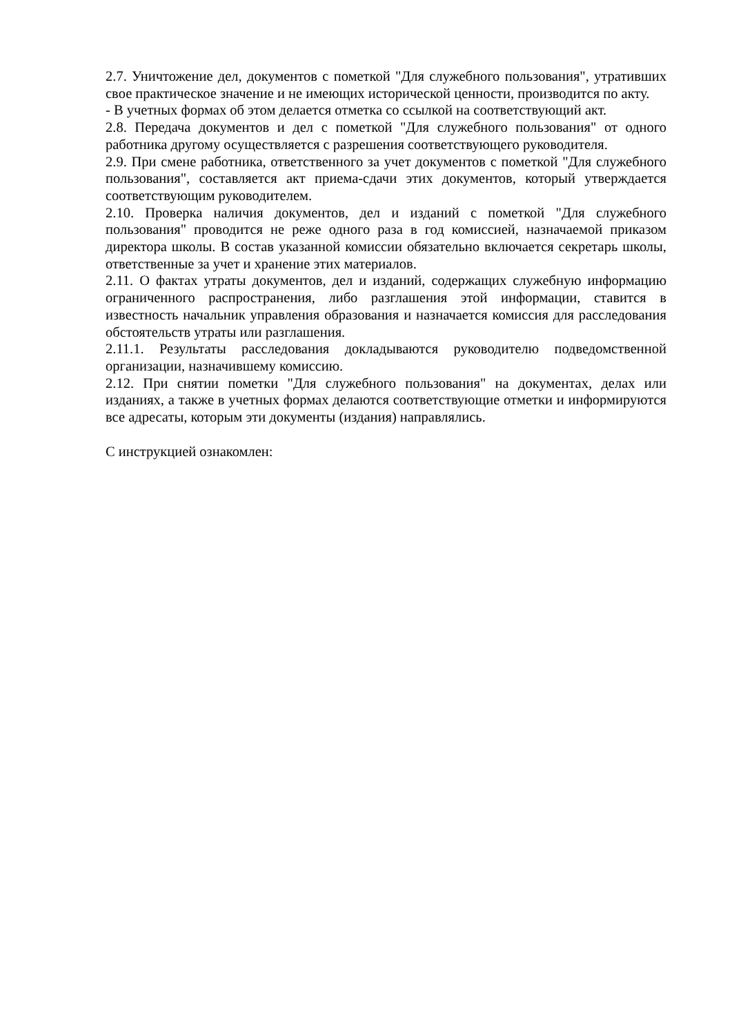2.7. Уничтожение дел, документов с пометкой "Для служебного пользования", утративших свое практическое значение и не имеющих исторической ценности, производится по акту.
- В учетных формах об этом делается отметка со ссылкой на соответствующий акт.
2.8. Передача документов и дел с пометкой "Для служебного пользования" от одного работника другому осуществляется с разрешения соответствующего руководителя.
2.9. При смене работника, ответственного за учет документов с пометкой "Для служебного пользования", составляется акт приема-сдачи этих документов, который утверждается соответствующим руководителем.
2.10. Проверка наличия документов, дел и изданий с пометкой "Для служебного пользования" проводится не реже одного раза в год комиссией, назначаемой приказом директора школы. В состав указанной комиссии обязательно включается секретарь школы, ответственные за учет и хранение этих материалов.
2.11. О фактах утраты документов, дел и изданий, содержащих служебную информацию ограниченного распространения, либо разглашения этой информации, ставится в известность начальник управления образования и назначается комиссия для расследования обстоятельств утраты или разглашения.
2.11.1. Результаты расследования докладываются руководителю подведомственной организации, назначившему комиссию.
2.12. При снятии пометки "Для служебного пользования" на документах, делах или изданиях, а также в учетных формах делаются соответствующие отметки и информируются все адресаты, которым эти документы (издания) направлялись.
С инструкцией ознакомлен: